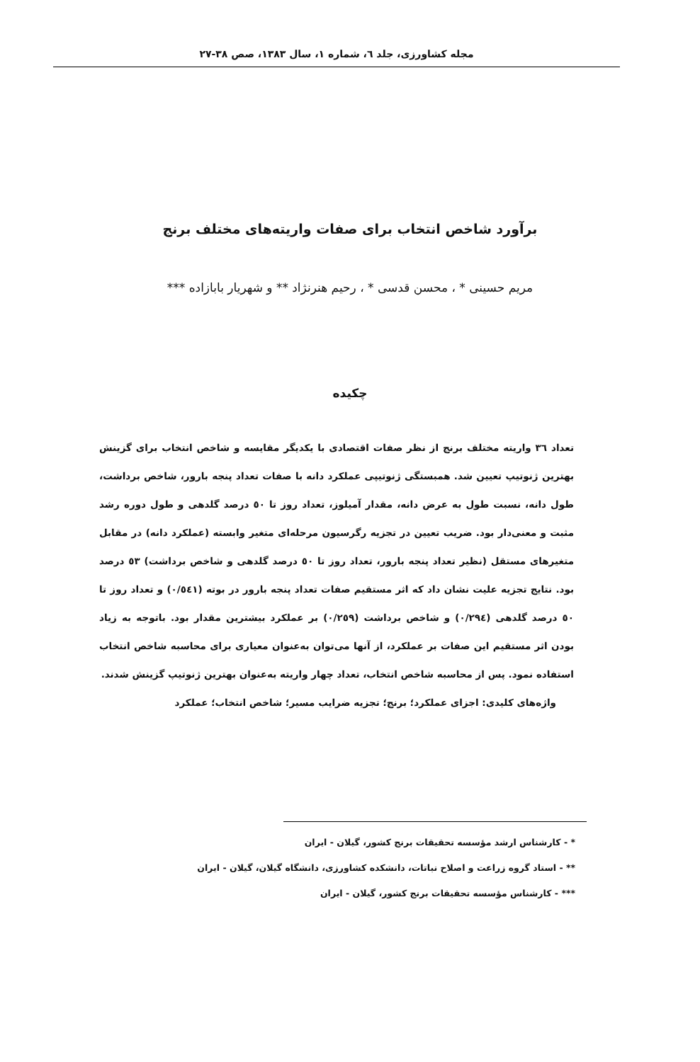مجله کشاورزی، جلد ٦، شماره ١، سال ١٣٨٣، صص ٣٨-٢٧
برآورد شاخص انتخاب برای صفات واریته‌های مختلف برنج
مریم حسینی * ، محسن قدسی * ، رحیم هنرنژاد ** و شهریار بابازاده ***
چکیده
تعداد ٣٦ واریته مختلف برنج از نظر صفات اقتصادی با یکدیگر مقایسه و شاخص انتخاب برای گزینش بهترین ژنوتیپ تعیین شد. همبستگی ژنوتیپی عملکرد دانه با صفات تعداد پنجه بارور، شاخص برداشت، طول دانه، نسبت طول به عرض دانه، مقدار آمیلوز، تعداد روز تا ٥٠ درصد گلدهی و طول دوره رشد مثبت و معنی‌دار بود. ضریب تعیین در تجزیه رگرسیون مرحله‌ای متغیر وابسته (عملکرد دانه) در مقابل متغیرهای مستقل (نظیر تعداد پنجه بارور، تعداد روز تا ٥٠ درصد گلدهی و شاخص برداشت) ٥٣ درصد بود. نتایج تجزیه علیت نشان داد که اثر مستقیم صفات تعداد پنجه بارور در بوته (٠/٥٤١) و تعداد روز تا ٥٠ درصد گلدهی (٠/٢٩٤) و شاخص برداشت (٠/٢٥٩) بر عملکرد بیشترین مقدار بود. باتوجه به زیاد بودن اثر مستقیم این صفات بر عملکرد، از آنها می‌توان به‌عنوان معیاری برای محاسبه شاخص انتخاب استفاده نمود. پس از محاسبه شاخص انتخاب، تعداد چهار واریته به‌عنوان بهترین ژنوتیپ گزینش شدند.
واژه‌های کلیدی: اجزای عملکرد؛ برنج؛ تجزیه ضرایب مسیر؛ شاخص انتخاب؛ عملکرد
* - کارشناس ارشد مؤسسه تحقیقات برنج کشور، گیلان - ایران
** - استاد گروه زراعت و اصلاح نباتات، دانشکده کشاورزی، دانشگاه گیلان، گیلان - ایران
*** - کارشناس مؤسسه تحقیقات برنج کشور، گیلان - ایران